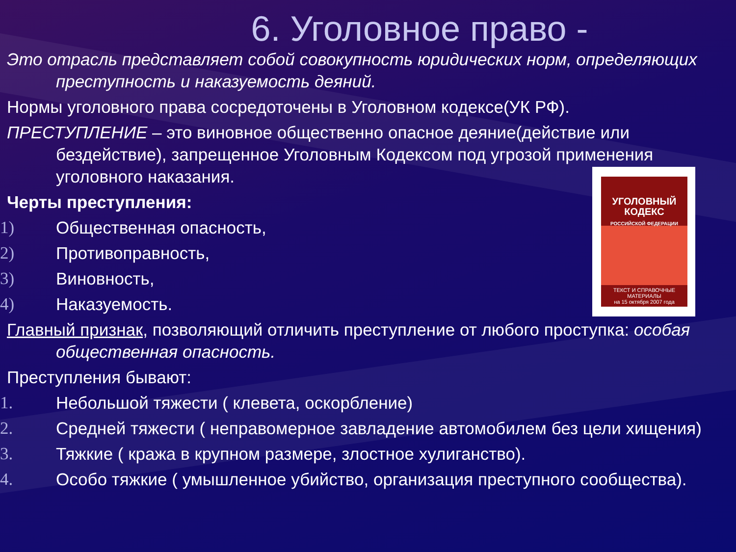6. Уголовное право -
Это отрасль представляет собой совокупность юридических норм, определяющих преступность и наказуемость деяний.
Нормы уголовного права сосредоточены в Уголовном кодексе(УК РФ).
ПРЕСТУПЛЕНИЕ – это виновное общественно опасное деяние(действие или бездействие), запрещенное Уголовным Кодексом под угрозой применения уголовного наказания.
Черты преступления:
1) Общественная опасность,
2) Противоправность,
3) Виновность,
4) Наказуемость.
Главный признак, позволяющий отличить преступление от любого проступка: особая общественная опасность.
Преступления бывают:
1. Небольшой тяжести ( клевета, оскорбление)
2. Средней тяжести ( неправомерное завладение автомобилем без цели хищения)
3. Тяжкие ( кража в крупном размере, злостное хулиганство).
4. Особо тяжкие ( умышленное убийство, организация преступного сообщества).
УГОЛОВНЫЙ
КОДЕКС
РОССИЙСКОЙ ФЕДЕРАЦИИ
ТЕКСТ И СПРАВОЧНЫЕ МАТЕРИАЛЫ
на 15 октября 2007 года